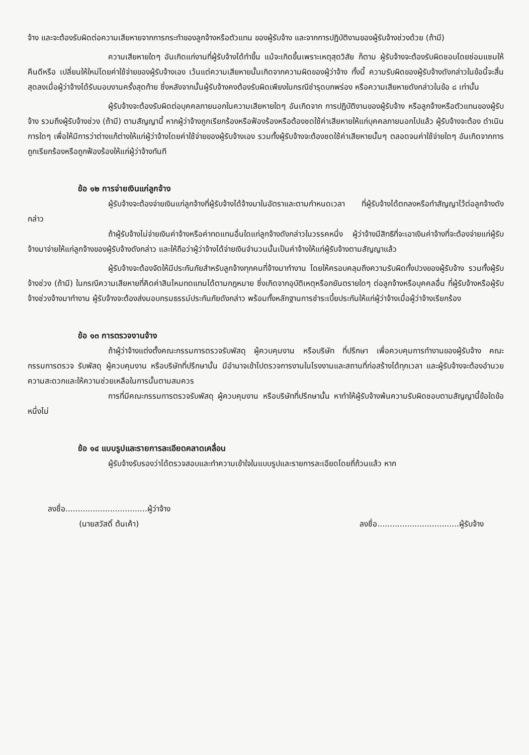จ้าง และจะต้องรับผิดต่อความเสียหายจากการกระทำของลูกจ้างหรือตัวแทน ของผู้รับจ้าง และจากการปฏิบัติงานของผู้รับจ้างช่วงด้วย (ถ้ามี)
ความเสียหายใดๆ อันเกิดแก่งานที่ผู้รับจ้างได้ทำขึ้น แม้จะเกิดขึ้นเพราะเหตุสุดวิสัย ก็ตาม ผู้รับจ้างจะต้องรับผิดชอบโดยซ่อมแซมให้คืนดีหรือ เปลี่ยนให้ใหม่โดยค่าใช้จ่ายของผู้รับจ้างเอง เว้นแต่ความเสียหายนั้นเกิดจากความผิดของผู้ว่าจ้าง ทั้งนี้ ความรับผิดของผู้รับจ้างดังกล่าวในข้อนี้จะสิ้นสุดลงเมื่อผู้ว่าจ้างได้รับมอบงานครั้งสุดท้าย ซึ่งหลังจากนั้นผู้รับจ้างคงต้องรับผิดเพียงในกรณีชำรุดบกพร่อง หรือความเสียหายดังกล่าวในข้อ ๘ เท่านั้น
ผู้รับจ้างจะต้องรับผิดต่อบุคคลภายนอกในความเสียหายใดๆ อันเกิดจาก การปฏิบัติงานของผู้รับจ้าง หรือลูกจ้างหรือตัวแทนของผู้รับจ้าง รวมถึงผู้รับจ้างช่วง (ถ้ามี) ตามสัญญานี้ หากผู้ว่าจ้างถูกเรียกร้องหรือฟ้องร้องหรือต้องชดใช้ค่าเสียหายให้แก่บุคคลภายนอกไปแล้ว ผู้รับจ้างจะต้อง ดำเนินการใดๆ เพื่อให้มีการว่าต่างแก้ต่างให้แก่ผู้ว่าจ้างโดยค่าใช้จ่ายของผู้รับจ้างเอง รวมทั้งผู้รับจ้างจะต้องชดใช้ค่าเสียหายนั้นๆ ตลอดจนค่าใช้จ่ายใดๆ อันเกิดจากการถูกเรียกร้องหรือถูกฟ้องร้องให้แก่ผู้ว่าจ้างทันที
ข้อ ๑๒ การจ่ายเงินแก่ลูกจ้าง
ผู้รับจ้างจะต้องจ่ายเงินแก่ลูกจ้างที่ผู้รับจ้างได้จ้างมาในอัตราและตามกำหนดเวลา ที่ผู้รับจ้างได้ตกลงหรือทำสัญญาไว้ต่อลูกจ้างดังกล่าว
ถ้าผู้รับจ้างไม่จ่ายเงินค่าจ้างหรือค่าทดแทนอื่นใดแก่ลูกจ้างดังกล่าวในวรรคหนึ่ง ผู้ว่าจ้างมีสิทธิที่จะเอาเงินค่าจ้างที่จะต้องจ่ายแก่ผู้รับจ้างมาจ่ายให้แก่ลูกจ้างของผู้รับจ้างดังกล่าว และให้ถือว่าผู้ว่าจ้างได้จ่ายเงินจำนวนนั้นเป็นค่าจ้างให้แก่ผู้รับจ้างตามสัญญาแล้ว
ผู้รับจ้างจะต้องจัดให้มีประกันภัยสำหรับลูกจ้างทุกคนที่จ้างมาทำงาน โดยให้ครอบคลุมถึงความรับผิดทั้งปวงของผู้รับจ้าง รวมทั้งผู้รับจ้างช่วง (ถ้ามี) ในกรณีความเสียหายที่คิดค่าสินไหมทดแทนได้ตามกฎหมาย ซึ่งเกิดจากอุบัติเหตุหรือภยันตรายใดๆ ต่อลูกจ้างหรือบุคคลอื่น ที่ผู้รับจ้างหรือผู้รับจ้างช่วงจ้างมาทำงาน ผู้รับจ้างจะต้องส่งมอบกรมธรรม์ประกันภัยดังกล่าว พร้อมทั้งหลักฐานการชำระเบี้ยประกันให้แก่ผู้ว่าจ้างเมื่อผู้ว่าจ้างเรียกร้อง
ข้อ ๑๓ การตรวจงานจ้าง
ถ้าผู้ว่าจ้างแต่งตั้งคณะกรรมการตรวจรับพัสดุ ผู้ควบคุมงาน หรือบริษัท ที่ปรึกษา เพื่อควบคุมการทำงานของผู้รับจ้าง คณะกรรมการตรวจ รับพัสดุ ผู้ควบคุมงาน หรือบริษัทที่ปรึกษานั้น มีอำนาจเข้าไปตรวจการงานในโรงงานและสถานที่ก่อสร้างได้ทุกเวลา และผู้รับจ้างจะต้องอำนวยความสะดวกและให้ความช่วยเหลือในการนั้นตามสมควร
การที่มีคณะกรรมการตรวจรับพัสดุ ผู้ควบคุมงาน หรือบริษัทที่ปรึกษานั้น หาทำให้ผู้รับจ้างพ้นความรับผิดชอบตามสัญญานี้ข้อใดข้อหนึ่งไม่
ข้อ ๑๔ แบบรูปและรายการละเอียดคลาดเคลื่อน
ผู้รับจ้างรับรองว่าได้ตรวจสอบและทำความเข้าใจในแบบรูปและรายการละเอียดโดยถี่ถ้วนแล้ว หาก
ลงชื่อ.................................ผู้ว่าจ้าง
(นายสวัสดิ์ ต้นเค้า)
ลงชื่อ.................................ผู้รับจ้าง